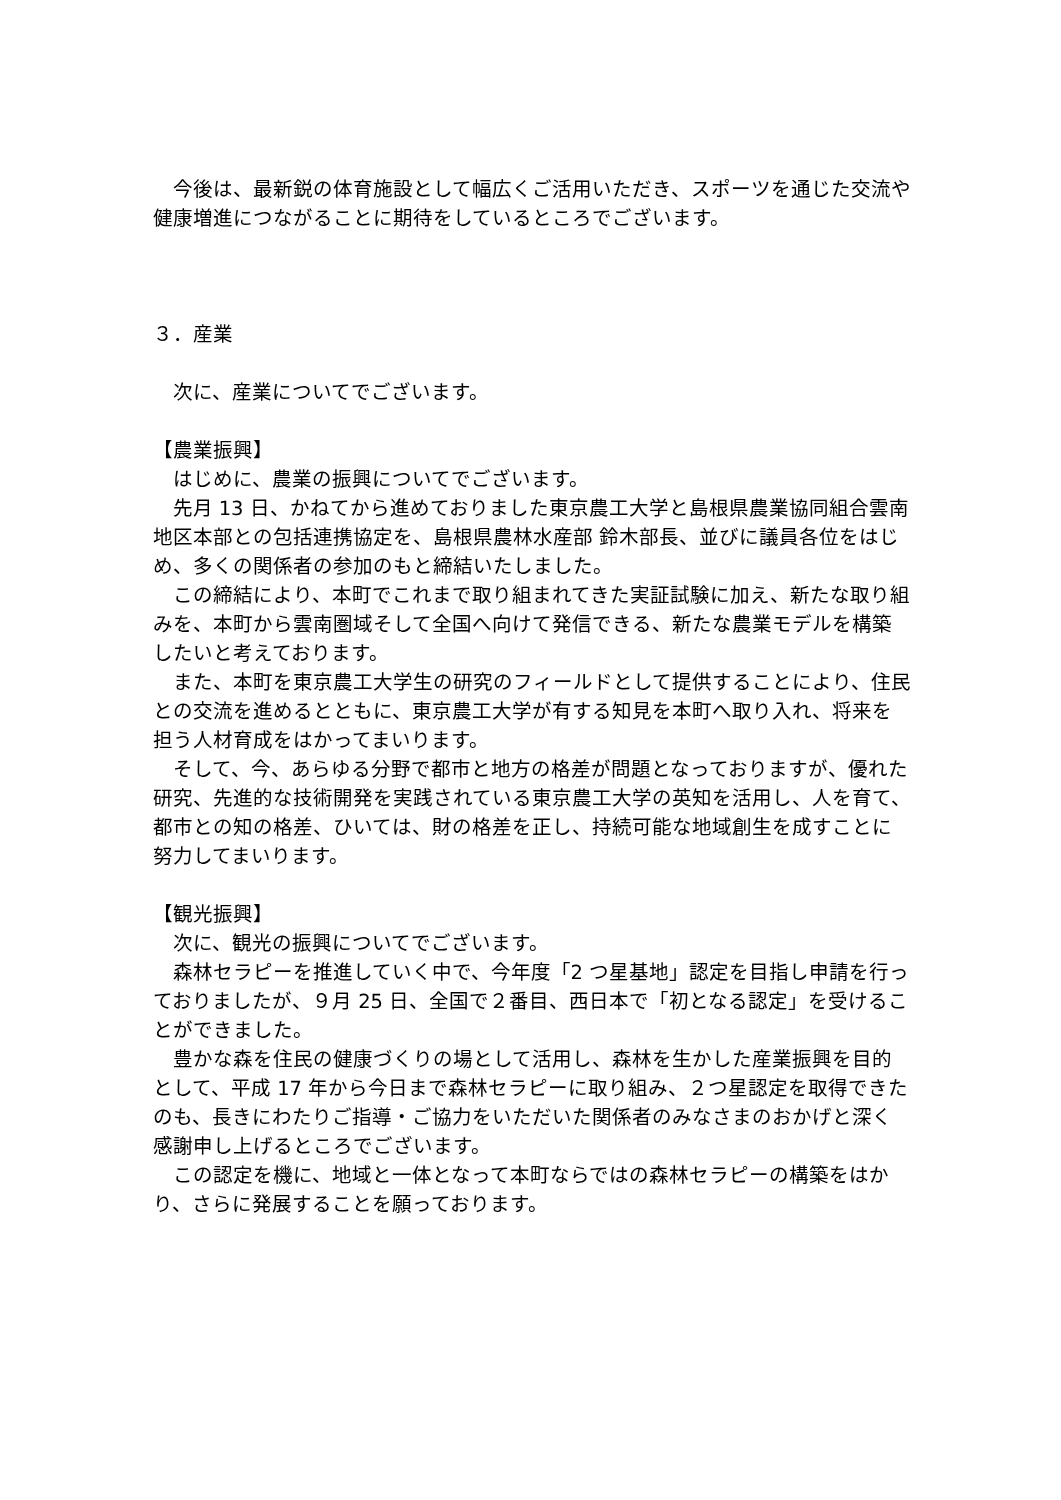今後は、最新鋭の体育施設として幅広くご活用いただき、スポーツを通じた交流や健康増進につながることに期待をしているところでございます。
３．産業
次に、産業についてでございます。
【農業振興】
はじめに、農業の振興についてでございます。
先月 13 日、かねてから進めておりました東京農工大学と島根県農業協同組合雲南地区本部との包括連携協定を、島根県農林水産部 鈴木部長、並びに議員各位をはじめ、多くの関係者の参加のもと締結いたしました。
この締結により、本町でこれまで取り組まれてきた実証試験に加え、新たな取り組みを、本町から雲南圏域そして全国へ向けて発信できる、新たな農業モデルを構築したいと考えております。
また、本町を東京農工大学生の研究のフィールドとして提供することにより、住民との交流を進めるとともに、東京農工大学が有する知見を本町へ取り入れ、将来を担う人材育成をはかってまいります。
そして、今、あらゆる分野で都市と地方の格差が問題となっておりますが、優れた研究、先進的な技術開発を実践されている東京農工大学の英知を活用し、人を育て、都市との知の格差、ひいては、財の格差を正し、持続可能な地域創生を成すことに努力してまいります。
【観光振興】
次に、観光の振興についてでございます。
森林セラピーを推進していく中で、今年度「2 つ星基地」認定を目指し申請を行っておりましたが、９月 25 日、全国で２番目、西日本で「初となる認定」を受けることができました。
豊かな森を住民の健康づくりの場として活用し、森林を生かした産業振興を目的として、平成 17 年から今日まで森林セラピーに取り組み、２つ星認定を取得できたのも、長きにわたりご指導・ご協力をいただいた関係者のみなさまのおかげと深く感謝申し上げるところでございます。
この認定を機に、地域と一体となって本町ならではの森林セラピーの構築をはかり、さらに発展することを願っております。